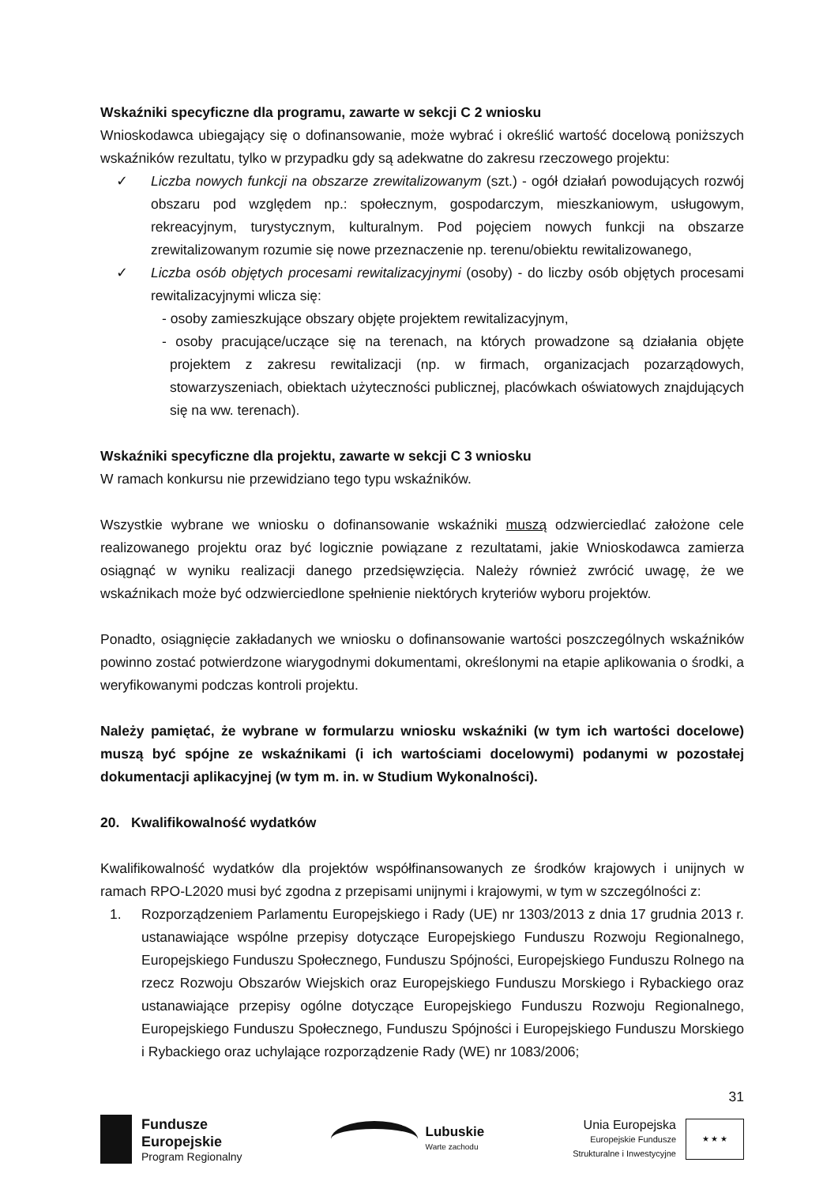Wskaźniki specyficzne dla programu, zawarte w sekcji C 2 wniosku
Wnioskodawca ubiegający się o dofinansowanie, może wybrać i określić wartość docelową poniższych wskaźników rezultatu, tylko w przypadku gdy są adekwatne do zakresu rzeczowego projektu:
✓ Liczba nowych funkcji na obszarze zrewitalizowanym (szt.) - ogół działań powodujących rozwój obszaru pod względem np.: społecznym, gospodarczym, mieszkaniowym, usługowym, rekreacyjnym, turystycznym, kulturalnym. Pod pojęciem nowych funkcji na obszarze zrewitalizowanym rozumie się nowe przeznaczenie np. terenu/obiektu rewitalizowanego,
✓ Liczba osób objętych procesami rewitalizacyjnymi (osoby) - do liczby osób objętych procesami rewitalizacyjnymi wlicza się:
- osoby zamieszkujące obszary objęte projektem rewitalizacyjnym,
- osoby pracujące/uczące się na terenach, na których prowadzone są działania objęte projektem z zakresu rewitalizacji (np. w firmach, organizacjach pozarządowych, stowarzyszeniach, obiektach użyteczności publicznej, placówkach oświatowych znajdujących się na ww. terenach).
Wskaźniki specyficzne dla projektu, zawarte w sekcji C 3 wniosku
W ramach konkursu nie przewidziano tego typu wskaźników.
Wszystkie wybrane we wniosku o dofinansowanie wskaźniki muszą odzwierciedlać założone cele realizowanego projektu oraz być logicznie powiązane z rezultatami, jakie Wnioskodawca zamierza osiągnąć w wyniku realizacji danego przedsięwzięcia. Należy również zwrócić uwagę, że we wskaźnikach może być odzwierciedlone spełnienie niektórych kryteriów wyboru projektów.
Ponadto, osiągnięcie zakładanych we wniosku o dofinansowanie wartości poszczególnych wskaźników powinno zostać potwierdzone wiarygodnymi dokumentami, określonymi na etapie aplikowania o środki, a weryfikowanymi podczas kontroli projektu.
Należy pamiętać, że wybrane w formularzu wniosku wskaźniki (w tym ich wartości docelowe) muszą być spójne ze wskaźnikami (i ich wartościami docelowymi) podanymi w pozostałej dokumentacji aplikacyjnej (w tym m. in. w Studium Wykonalności).
20. Kwalifikowalność wydatków
Kwalifikowalność wydatków dla projektów współfinansowanych ze środków krajowych i unijnych w ramach RPO-L2020 musi być zgodna z przepisami unijnymi i krajowymi, w tym w szczególności z:
1. Rozporządzeniem Parlamentu Europejskiego i Rady (UE) nr 1303/2013 z dnia 17 grudnia 2013 r. ustanawiające wspólne przepisy dotyczące Europejskiego Funduszu Rozwoju Regionalnego, Europejskiego Funduszu Społecznego, Funduszu Spójności, Europejskiego Funduszu Rolnego na rzecz Rozwoju Obszarów Wiejskich oraz Europejskiego Funduszu Morskiego i Rybackiego oraz ustanawiające przepisy ogólne dotyczące Europejskiego Funduszu Rozwoju Regionalnego, Europejskiego Funduszu Społecznego, Funduszu Spójności i Europejskiego Funduszu Morskiego i Rybackiego oraz uchylające rozporządzenie Rady (WE) nr 1083/2006;
31
Fundusze
Europejskie
Program Regionalny
Lubuskie
Warte zachodu
Unia Europejska
Europejskie Fundusze
Strukturalne i Inwestycyjne
★ ★ ★